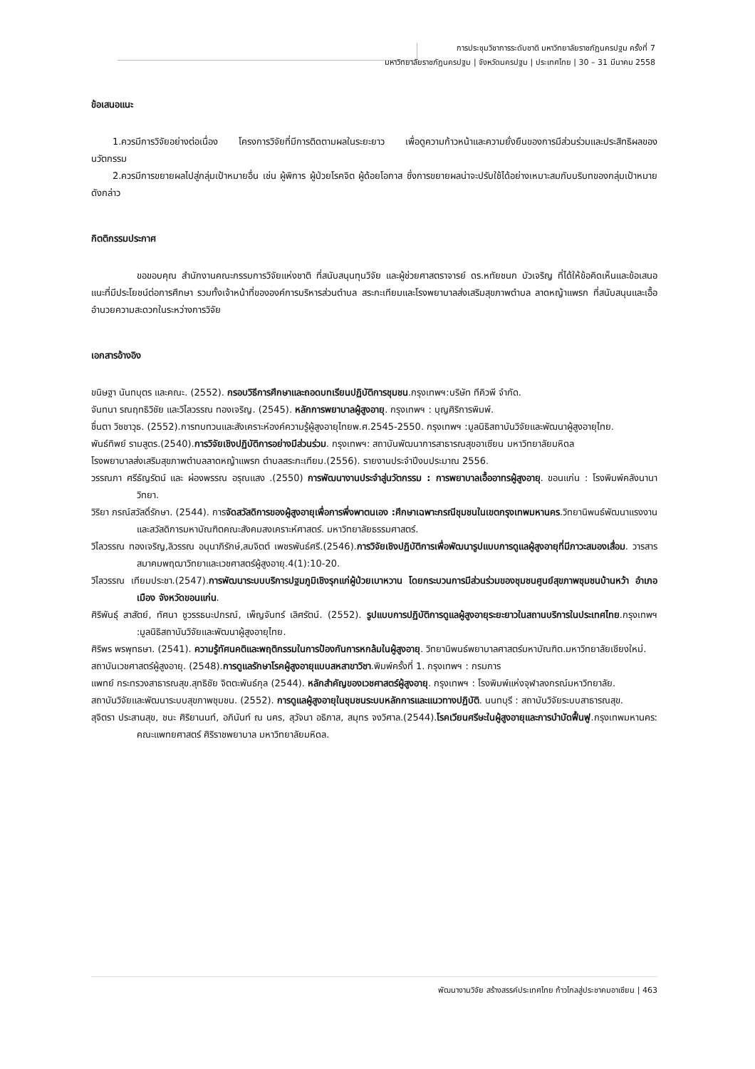การประชุมวิชาการระดับชาติ มหาวิทยาลัยราชภัฏนครปฐม ครั้งที่ 7
มหาวิทยาลัยราชภัฏนครปฐม | จังหวัดนครปฐม | ประเทศไทย | 30 – 31 มีนาคม 2558
ข้อเสนอแนะ
1.ควรมีการวิจัยอย่างต่อเนื่อง โครงการวิจัยที่มีการติดตามผลในระยะยาว เพื่อดูความก้าวหน้าและความยั่งยืนของการมีส่วนร่วมและประสิทธิผลของนวัตกรรม
2.ควรมีการขยายผลไปสู่กลุ่มเป้าหมายอื่น เช่น ผู้พิการ ผู้ป่วยโรคจิต ผู้ด้อยโอกาส ซึ่งการขยายผลน่าจะปรับใช้ได้อย่างเหมาะสมกับบริบทของกลุ่มเป้าหมายดังกล่าว
กิตติกรรมประกาศ
ขอขอบคุณ สำนักงานคณะกรรมการวิจัยแห่งชาติ ที่สนับสนุนทุนวิจัย และผู้ช่วยศาสตราจารย์ ดร.หทัยชนก บัวเจริญ ที่ได้ให้ข้อคิดเห็นและข้อเสนอแนะที่มีประโยชน์ต่อการศึกษา รวมทั้งเจ้าหน้าที่ขององค์การบริหารส่วนตำบล สระกะเทียมและโรงพยาบาลส่งเสริมสุขภาพตำบล ลาดหญ้าแพรก ที่สนับสนุนและเอื้ออำนวยความสะดวกในระหว่างการวิจัย
เอกสารอ้างอิง
ขนิษฐา นันทบุตร และคณะ. (2552). กรอบวิธีการศึกษาและถอดบทเรียนปฏิบัติการชุมชน.กรุงเทพฯ:บริษัท ทีคิวพี จำกัด.
จันทนา รณฤทธิวิชัย และวิไลวรรณ ทองเจริญ. (2545). หลักการพยาบาลผู้สูงอายุ. กรุงเทพฯ : บุญศิริการพิมพ์.
ชื่นตา วิชชาวุธ. (2552).การทบทวนและสังเคราะห์องค์ความรู้ผู้สูงอายุไทยพ.ศ.2545-2550. กรุงเทพฯ :มูลนิธิสถาบันวิจัยและพัฒนาผู้สูงอายุไทย.
พันธ์ทิพย์ รามสูตร.(2540).การวิจัยเชิงปฏิบัติการอย่างมีส่วนร่วม. กรุงเทพฯ: สถาบันพัฒนาการสาธารณสุขอาเซียน มหาวิทยาลัยมหิดล
โรงพยาบาลส่งเสริมสุขภาพตำบลลาดหญ้าแพรก ตำบลสระกะเทียม.(2556). รายงานประจำปีงบประมาณ 2556.
วรรณภา ศรีธัญรัตน์ และ ผ่องพรรณ อรุณแสง .(2550) การพัฒนางานประจำสู่นวัตกรรม : การพยาบาลเอื้ออาทรผู้สูงอายุ. ขอนแก่น : โรงพิมพ์คลังนานาวิทยา.
วิริยา ภรณ์สวัสดิ์รักษา. (2544). การจัดสวัสดิการของผู้สูงอายุเพื่อการพึ่งพาตนเอง :ศึกษาเฉพาะกรณีชุมชนในเขตกรุงเทพมหานคร.วิทยานิพนธ์พัฒนาแรงงานและสวัสดิการมหาบัณฑิตคณะสังคมสงเคราะห์ศาสตร์. มหาวิทยาลัยธรรมศาสตร์.
วิไลวรรณ ทองเจริญ,ลิวรรณ อนุนาภิรักษ์,สมจิตต์ เพชรพันธ์ศรี.(2546).การวิจัยเชิงปฏิบัติการเพื่อพัฒนารูปแบบการดูแลผู้สูงอายุที่มีภาวะสมองเสื่อม. วารสารสมาคมพฤฒาวิทยาและเวชศาสตร์ผู้สูงอายุ.4(1):10-20.
วิไลวรรณ เทียมประชา.(2547).การพัฒนาระบบบริการปฐมภูมิเชิงรุกแก่ผู้ป่วยเบาหวาน โดยกระบวนการมีส่วนร่วมของชุมชนศูนย์สุขภาพชุมชนบ้านหว้า อำเภอเมือง จังหวัดขอนแก่น.
ศิริพันธุ์ สาสัตย์, ทัศนา ชูวรรธนะปกรณ์, เพ็ญจันทร์ เลิศรัตน์. (2552). รูปแบบการปฏิบัติการดูแลผู้สูงอายุระยะยาวในสถานบริการในประเทศไทย.กรุงเทพฯ :มูลนิธิสถาบันวิจัยและพัฒนาผู้สูงอายุไทย.
ศิริพร พรพุทธษา. (2541). ความรู้ทัศนคติและพฤติกรรมในการป้องกันการหกล้มในผู้สูงอายุ. วิทยานิพนธ์พยาบาลศาสตร์มหาบัณฑิต.มหาวิทยาลัยเชียงใหม่.
สถาบันเวชศาสตร์ผู้สูงอายุ. (2548).การดูแลรักษาโรคผู้สูงอายุแบบสหสาขาวิชา.พิมพ์ครั้งที่ 1. กรุงเทพฯ : กรมการ
แพทย์ กระทรวงสาธารณสุข.สุทธิชัย จิตตะพันธ์กุล (2544). หลักสำคัญของเวชศาสตร์ผู้สูงอายุ. กรุงเทพฯ : โรงพิมพ์แห่งจุฬาลงกรณ์มหาวิทยาลัย.
สถาบันวิจัยและพัฒนาระบบสุขภาพชุมชน. (2552). การดูแลผู้สูงอายุในชุมชนระบบหลักการและแนวทางปฏิบัติ. นนทบุรี : สถาบันวิจัยระบบสาธารณสุข.
สุจิตรา ประสานสุข, ชนะ ศิริยานนท์, อภินันท์ ณ นคร, สุวัจนา อธิภาส, สมุทร จงวิศาล.(2544).โรคเวียนศรีษะในผู้สูงอายุและการบำบัดฟื้นฟู.กรุงเทพมหานคร: คณะแพทยศาสตร์ ศิริราชพยาบาล มหาวิทยาลัยมหิดล.
พัฒนางานวิจัย สร้างสรรค์ประเทศไทย ก้าวไกลสู่ประชาคมอาเซียน | 463